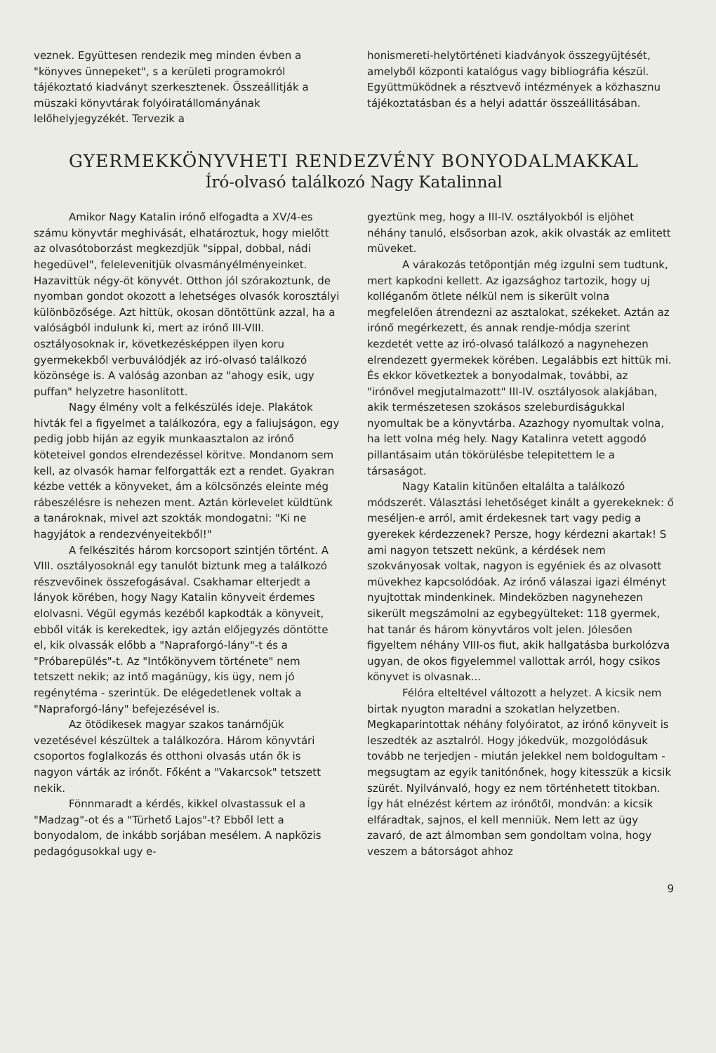veznek. Együttesen rendezik meg minden évben a "könyves ünnepeket", s a kerületi programokról tájékoztató kiadványt szerkesztenek. Összeállitják a müszaki könyvtárak folyóiratállományának lelőhelyjegyzékét. Tervezik a
honismereti-helytörténeti kiadványok összegyüjtését, amelyből központi katalógus vagy bibliográfia készül. Együttmüködnek a résztvevő intézmények a közhasznu tájékoztatásban és a helyi adattár összeállitásában.
GYERMEKKÖNYVHETI RENDEZVÉNY BONYODALMAKKAL
Író-olvasó találkozó Nagy Katalinnal
Amikor Nagy Katalin irónő elfogadta a XV/4-es számu könyvtár meghivását, elhatároztuk, hogy mielőtt az olvasótoborzást megkezdjük "sippal, dobbal, nádi hegedüvel", felelevenitjük olvasmányélményeinket. Hazavittük négy-öt könyvét. Otthon jól szórakoztunk, de nyomban gondot okozott a lehetséges olvasók korosztályi különbözősége. Azt hittük, okosan döntöttünk azzal, ha a valóságból indulunk ki, mert az irónő III-VIII. osztályosoknak ir, következésképpen ilyen koru gyermekekből verbuválódjék az iró-olvasó találkozó közönsége is. A valóság azonban az "ahogy esik, ugy puffan" helyzetre hasonlitott.
Nagy élmény volt a felkészülés ideje. Plakátok hivták fel a figyelmet a találkozóra, egy a faliujságon, egy pedig jobb hiján az egyik munkaasztalon az irónő köteteivel gondos elrendezéssel köritve. Mondanom sem kell, az olvasók hamar felforgatták ezt a rendet. Gyakran kézbe vették a könyveket, ám a kölcsönzés eleinte még rábeszélésre is nehezen ment. Aztán körlevelet küldtünk a tanároknak, mivel azt szokták mondogatni: "Ki ne hagyjátok a rendezvényeitekből!"
A felkészités három korcsoport szintjén történt. A VIII. osztályosoknál egy tanulót biztunk meg a találkozó részvevőinek összefogásával. Csakhamar elterjedt a lányok körében, hogy Nagy Katalin könyveit érdemes elolvasni. Végül egymás kezéből kapkodták a könyveit, ebből viták is kerekedtek, igy aztán előjegyzés döntötte el, kik olvassák előbb a "Napraforgó-lány"-t és a "Próbarepülés"-t. Az "Intőkönyvem története" nem tetszett nekik; az intő magánügy, kis ügy, nem jó regénytéma - szerintük. De elégedetlenek voltak a "Napraforgó-lány" befejezésével is.
Az ötödikesek magyar szakos tanárnőjük vezetésével készültek a találkozóra. Három könyvtári csoportos foglalkozás és otthoni olvasás után ők is nagyon várták az irónőt. Főként a "Vakarcsok" tetszett nekik.
Fönnmaradt a kérdés, kikkel olvastassuk el a "Madzag"-ot és a "Türhető Lajos"-t? Ebből lett a bonyodalom, de inkább sorjában mesélem. A napközis pedagógusokkal ugy e-
gyeztünk meg, hogy a III-IV. osztályokból is eljöhet néhány tanuló, elsősorban azok, akik olvasták az emlitett müveket.
A várakozás tetőpontján még izgulni sem tudtunk, mert kapkodni kellett. Az igazsághoz tartozik, hogy uj kolléganőm ötlete nélkül nem is sikerült volna megfelelően átrendezni az asztalokat, székeket. Aztán az irónő megérkezett, és annak rendje-módja szerint kezdetét vette az iró-olvasó találkozó a nagynehezen elrendezett gyermekek körében. Legalábbis ezt hittük mi. És ekkor következtek a bonyodalmak, további, az "irónővel megjutalmazott" III-IV. osztályosok alakjában, akik természetesen szokásos szeleburdiságukkal nyomultak be a könyvtárba. Azazhogy nyomultak volna, ha lett volna még hely. Nagy Katalinra vetett aggodó pillantásaim után tökörülésbe telepitettem le a társaságot.
Nagy Katalin kitünően eltalálta a találkozó módszerét. Választási lehetőséget kinált a gyerekeknek: ő meséljen-e arról, amit érdekesnek tart vagy pedig a gyerekek kérdezzenek? Persze, hogy kérdezni akartak! S ami nagyon tetszett nekünk, a kérdések nem szokványosak voltak, nagyon is egyéniek és az olvasott müvekhez kapcsolódóak. Az irónő válaszai igazi élményt nyujtottak mindenkinek. Mindeközben nagynehezen sikerült megszámolni az egybegyülteket: 118 gyermek, hat tanár és három könyvtáros volt jelen. Jólesően figyeltem néhány VIII-os fiut, akik hallgatásba burkolózva ugyan, de okos figyelemmel vallottak arról, hogy csikos könyvet is olvasnak...
Félóra elteltével változott a helyzet. A kicsik nem birtak nyugton maradni a szokatlan helyzetben. Megkaparintottak néhány folyóiratot, az irónő könyveit is leszedték az asztalról. Hogy jókedvük, mozgolódásuk tovább ne terjedjen - miután jelekkel nem boldogultam - megsugtam az egyik tanitónőnek, hogy kitesszük a kicsik szürét. Nyilvánvaló, hogy ez nem történhetett titokban. Így hát elnézést kértem az irónőtől, mondván: a kicsik elfáradtak, sajnos, el kell menniük. Nem lett az ügy zavaró, de azt álmomban sem gondoltam volna, hogy veszem a bátorságot ahhoz
9